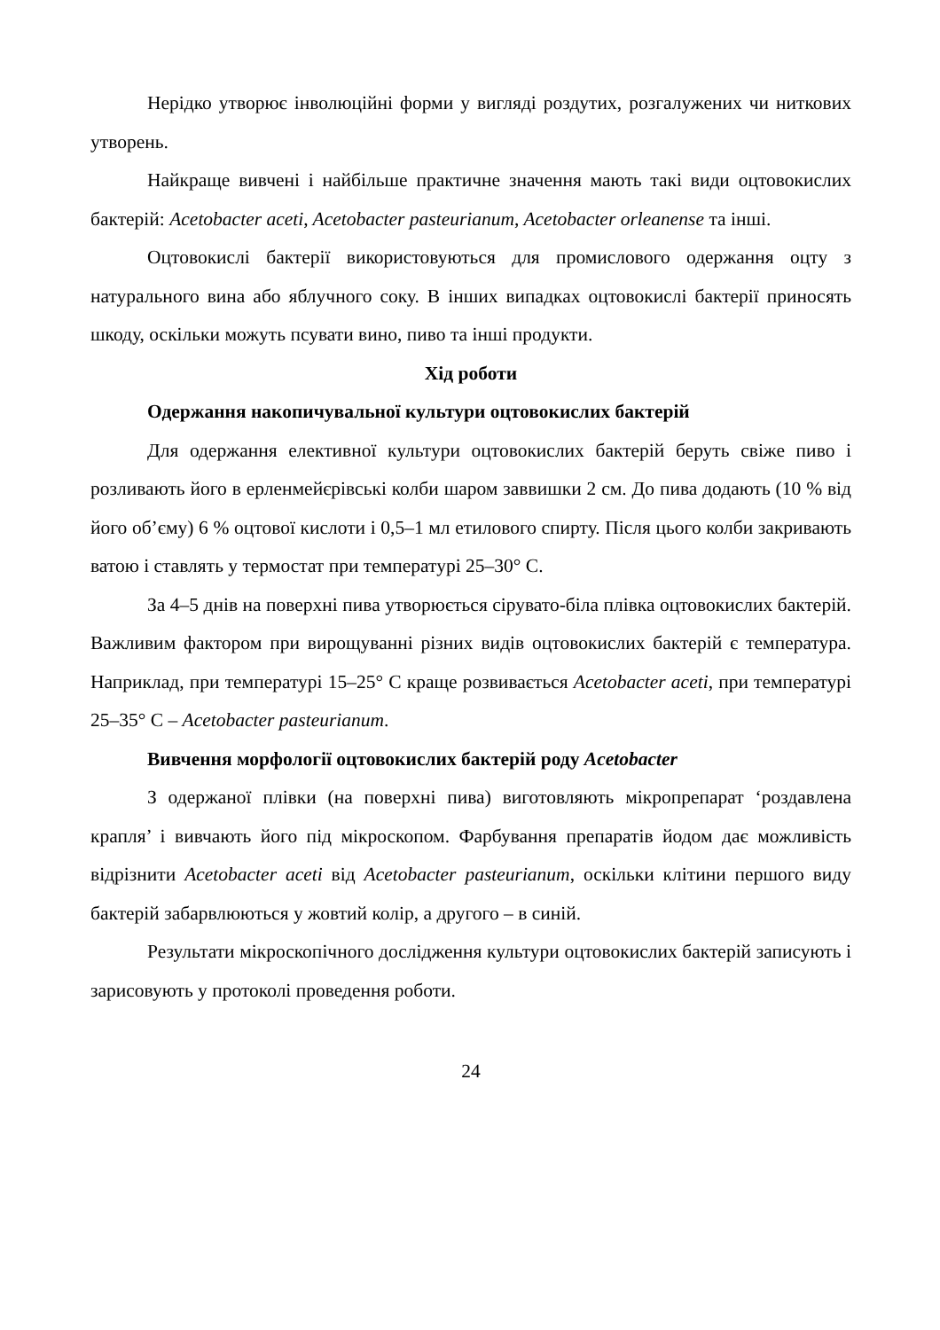Нерідко утворює інволюційні форми у вигляді роздутих, розгалужених чи ниткових утворень.
Найкраще вивчені і найбільше практичне значення мають такі види оцтовокислих бактерій: Acetobacter aceti, Acetobacter pasteurianum, Acetobacter orleanense та інші.
Оцтовокислі бактерії використовуються для промислового одержання оцту з натурального вина або яблучного соку. В інших випадках оцтовокислі бактерії приносять шкоду, оскільки можуть псувати вино, пиво та інші продукти.
Хід роботи
Одержання накопичувальної культури оцтовокислих бактерій
Для одержання елективної культури оцтовокислих бактерій беруть свіже пиво і розливають його в ерленмейєрівські колби шаром заввишки 2 см. До пива додають (10 % від його об’єму) 6 % оцтової кислоти і 0,5–1 мл етилового спирту. Після цього колби закривають ватою і ставлять у термостат при температурі 25–30° С.
За 4–5 днів на поверхні пива утворюється сірувато-біла плівка оцтовокислих бактерій. Важливим фактором при вирощуванні різних видів оцтовокислих бактерій є температура. Наприклад, при температурі 15–25° С краще розвивається Acetobacter aceti, при температурі 25–35° С – Acetobacter pasteurianum.
Вивчення морфології оцтовокислих бактерій роду Acetobacter
З одержаної плівки (на поверхні пива) виготовляють мікропрепарат ‘роздавлена крапля’ і вивчають його під мікроскопом. Фарбування препаратів йодом дає можливість відрізнити Acetobacter aceti від Acetobacter pasteurianum, оскільки клітини першого виду бактерій забарвлюються у жовтий колір, а другого – в синій.
Результати мікроскопічного дослідження культури оцтовокислих бактерій записують і зарисовують у протоколі проведення роботи.
24